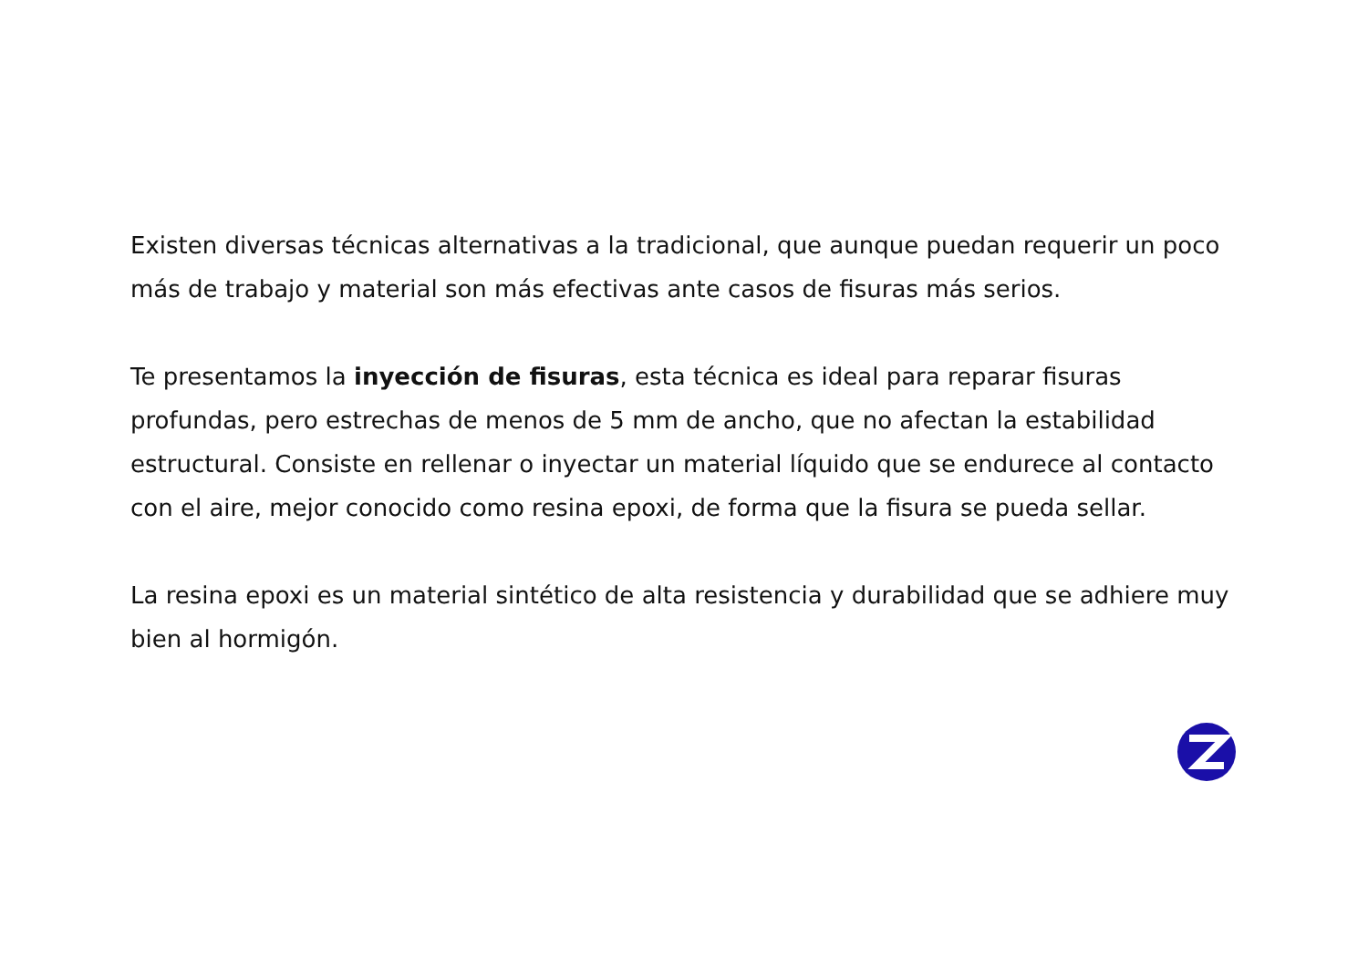Existen diversas técnicas alternativas a la tradicional, que aunque puedan requerir un poco más de trabajo y material son más efectivas ante casos de fisuras más serios.
Te presentamos la inyección de fisuras, esta técnica es ideal para reparar fisuras profundas, pero estrechas de menos de 5 mm de ancho, que no afectan la estabilidad estructural. Consiste en rellenar o inyectar un material líquido que se endurece al contacto con el aire, mejor conocido como resina epoxi, de forma que la fisura se pueda sellar.
La resina epoxi es un material sintético de alta resistencia y durabilidad que se adhiere muy bien al hormigón.